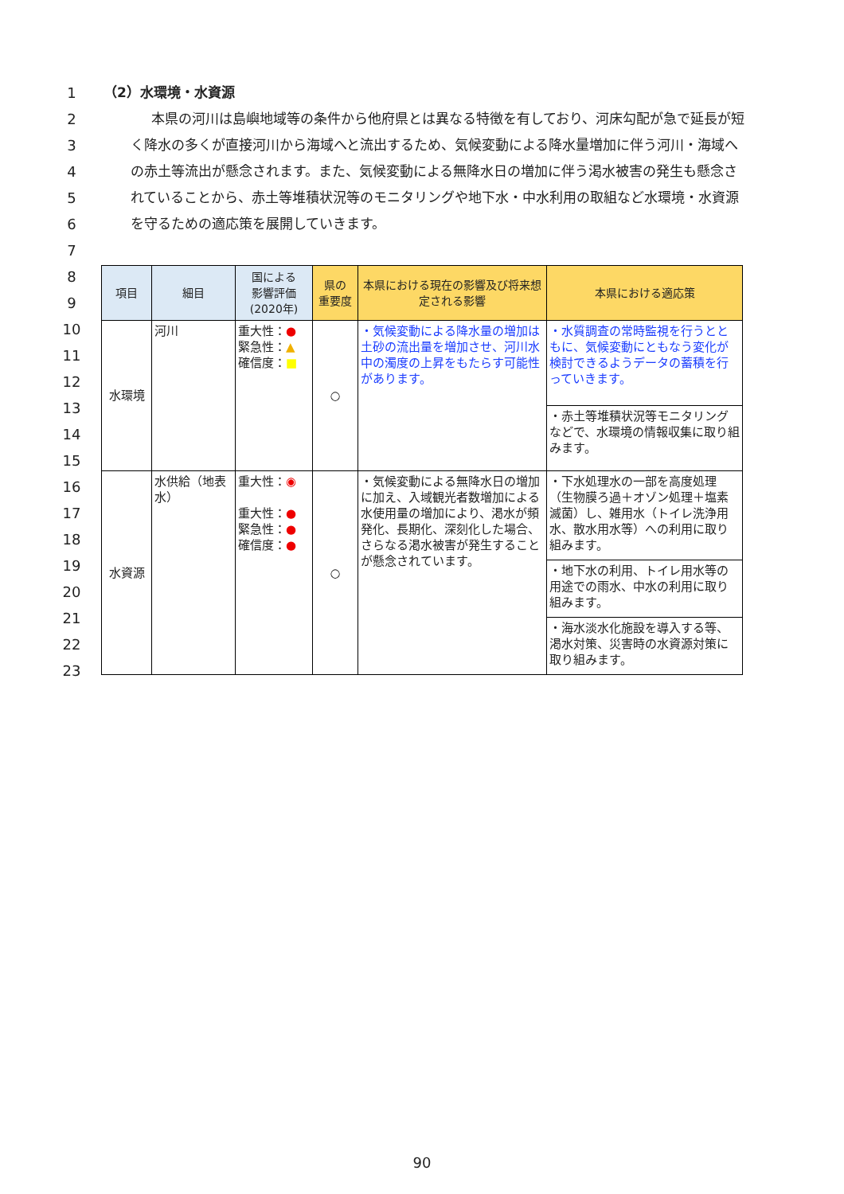1
2
3
4
5
6
7
8
9
10
11
12
13
14
15
16
17
18
19
20
21
22
23
（2）水環境・水資源
本県の河川は島嶼地域等の条件から他府県とは異なる特徴を有しており、河床勾配が急で延長が短く降水の多くが直接河川から海域へと流出するため、気候変動による降水量増加に伴う河川・海域への赤土等流出が懸念されます。また、気候変動による無降水日の増加に伴う渇水被害の発生も懸念されていることから、赤土等堆積状況等のモニタリングや地下水・中水利用の取組など水環境・水資源を守るための適応策を展開していきます。
| 項目 | 細目 | 国による 影響評価 (2020年) | 県の 重要度 | 本県における現在の影響及び将来想定される影響 | 本県における適応策 |
| --- | --- | --- | --- | --- | --- |
| 水環境 | 河川 | 重大性： ● 緊急性： ▲ 確信度： ■ | ○ | ・気候変動による降水量の増加は土砂の流出量を増加させ、河川水中の濁度の上昇をもたらす可能性があります。 | ・水質調査の常時監視を行うとともに、気候変動にともなう変化が検討できるようデータの蓄積を行っていきます。 |
| | | | | | ・赤土等堆積状況等モニタリングなどで、水環境の情報収集に取り組みます。 |
| 水資源 | 水供給（地表水） | 重大性： ◉ 重大性： ● 緊急性： ● 確信度： ● | ○ | ・気候変動による無降水日の増加に加え、入域観光者数増加による水使用量の増加により、渇水が頻発化、長期化、深刻化した場合、さらなる渇水被害が発生することが懸念されています。 | ・下水処理水の一部を高度処理（生物膜ろ過＋オゾン処理＋塩素滅菌）し、雑用水（トイレ洗浄用水、散水用水等）への利用に取り組みます。 |
| | | | | | ・地下水の利用、トイレ用水等の用途での雨水、中水の利用に取り組みます。 |
| | | | | | ・海水淡水化施設を導入する等、渇水対策、災害時の水資源対策に取り組みます。 |
90